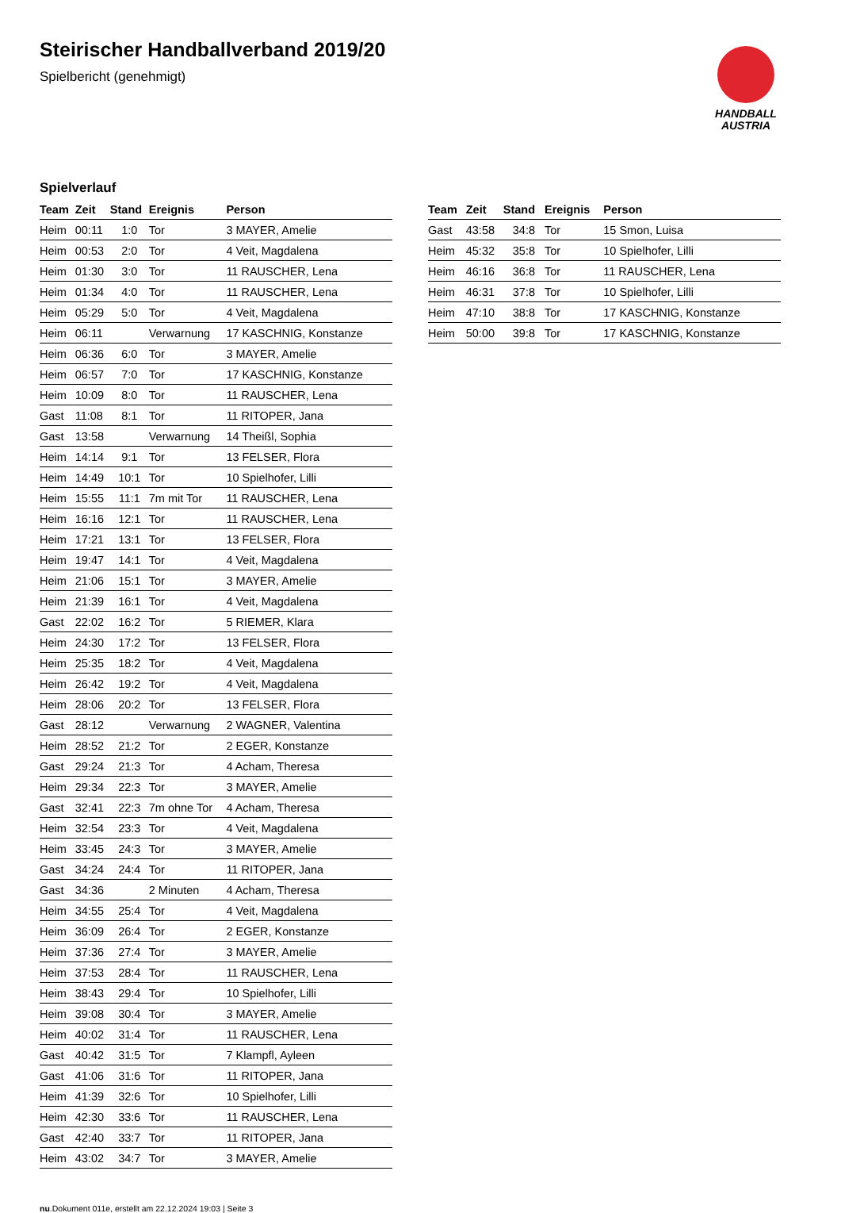Steirischer Handballverband 2019/20
Spielbericht (genehmigt)
HANDBALL
AUSTRIA
Spielverlauf
| Team | Zeit | Stand | Ereignis | Person |
| --- | --- | --- | --- | --- |
| Heim | 00:11 | 1:0 | Tor | 3 MAYER, Amelie |
| Heim | 00:53 | 2:0 | Tor | 4 Veit, Magdalena |
| Heim | 01:30 | 3:0 | Tor | 11 RAUSCHER, Lena |
| Heim | 01:34 | 4:0 | Tor | 11 RAUSCHER, Lena |
| Heim | 05:29 | 5:0 | Tor | 4 Veit, Magdalena |
| Heim | 06:11 | | Verwarnung | 17 KASCHNIG, Konstanze |
| Heim | 06:36 | 6:0 | Tor | 3 MAYER, Amelie |
| Heim | 06:57 | 7:0 | Tor | 17 KASCHNIG, Konstanze |
| Heim | 10:09 | 8:0 | Tor | 11 RAUSCHER, Lena |
| Gast | 11:08 | 8:1 | Tor | 11 RITOPER, Jana |
| Gast | 13:58 | | Verwarnung | 14 Theißl, Sophia |
| Heim | 14:14 | 9:1 | Tor | 13 FELSER, Flora |
| Heim | 14:49 | 10:1 | Tor | 10 Spielhofer, Lilli |
| Heim | 15:55 | 11:1 | 7m mit Tor | 11 RAUSCHER, Lena |
| Heim | 16:16 | 12:1 | Tor | 11 RAUSCHER, Lena |
| Heim | 17:21 | 13:1 | Tor | 13 FELSER, Flora |
| Heim | 19:47 | 14:1 | Tor | 4 Veit, Magdalena |
| Heim | 21:06 | 15:1 | Tor | 3 MAYER, Amelie |
| Heim | 21:39 | 16:1 | Tor | 4 Veit, Magdalena |
| Gast | 22:02 | 16:2 | Tor | 5 RIEMER, Klara |
| Heim | 24:30 | 17:2 | Tor | 13 FELSER, Flora |
| Heim | 25:35 | 18:2 | Tor | 4 Veit, Magdalena |
| Heim | 26:42 | 19:2 | Tor | 4 Veit, Magdalena |
| Heim | 28:06 | 20:2 | Tor | 13 FELSER, Flora |
| Gast | 28:12 | | Verwarnung | 2 WAGNER, Valentina |
| Heim | 28:52 | 21:2 | Tor | 2 EGER, Konstanze |
| Gast | 29:24 | 21:3 | Tor | 4 Acham, Theresa |
| Heim | 29:34 | 22:3 | Tor | 3 MAYER, Amelie |
| Gast | 32:41 | 22:3 | 7m ohne Tor | 4 Acham, Theresa |
| Heim | 32:54 | 23:3 | Tor | 4 Veit, Magdalena |
| Heim | 33:45 | 24:3 | Tor | 3 MAYER, Amelie |
| Gast | 34:24 | 24:4 | Tor | 11 RITOPER, Jana |
| Gast | 34:36 | | 2 Minuten | 4 Acham, Theresa |
| Heim | 34:55 | 25:4 | Tor | 4 Veit, Magdalena |
| Heim | 36:09 | 26:4 | Tor | 2 EGER, Konstanze |
| Heim | 37:36 | 27:4 | Tor | 3 MAYER, Amelie |
| Heim | 37:53 | 28:4 | Tor | 11 RAUSCHER, Lena |
| Heim | 38:43 | 29:4 | Tor | 10 Spielhofer, Lilli |
| Heim | 39:08 | 30:4 | Tor | 3 MAYER, Amelie |
| Heim | 40:02 | 31:4 | Tor | 11 RAUSCHER, Lena |
| Gast | 40:42 | 31:5 | Tor | 7 Klampfl, Ayleen |
| Gast | 41:06 | 31:6 | Tor | 11 RITOPER, Jana |
| Heim | 41:39 | 32:6 | Tor | 10 Spielhofer, Lilli |
| Heim | 42:30 | 33:6 | Tor | 11 RAUSCHER, Lena |
| Gast | 42:40 | 33:7 | Tor | 11 RITOPER, Jana |
| Heim | 43:02 | 34:7 | Tor | 3 MAYER, Amelie |
| Team | Zeit | Stand | Ereignis | Person |
| --- | --- | --- | --- | --- |
| Gast | 43:58 | 34:8 | Tor | 15 Smon, Luisa |
| Heim | 45:32 | 35:8 | Tor | 10 Spielhofer, Lilli |
| Heim | 46:16 | 36:8 | Tor | 11 RAUSCHER, Lena |
| Heim | 46:31 | 37:8 | Tor | 10 Spielhofer, Lilli |
| Heim | 47:10 | 38:8 | Tor | 17 KASCHNIG, Konstanze |
| Heim | 50:00 | 39:8 | Tor | 17 KASCHNIG, Konstanze |
nu.Dokument 011e, erstellt am 22.12.2024 19:03 | Seite 3